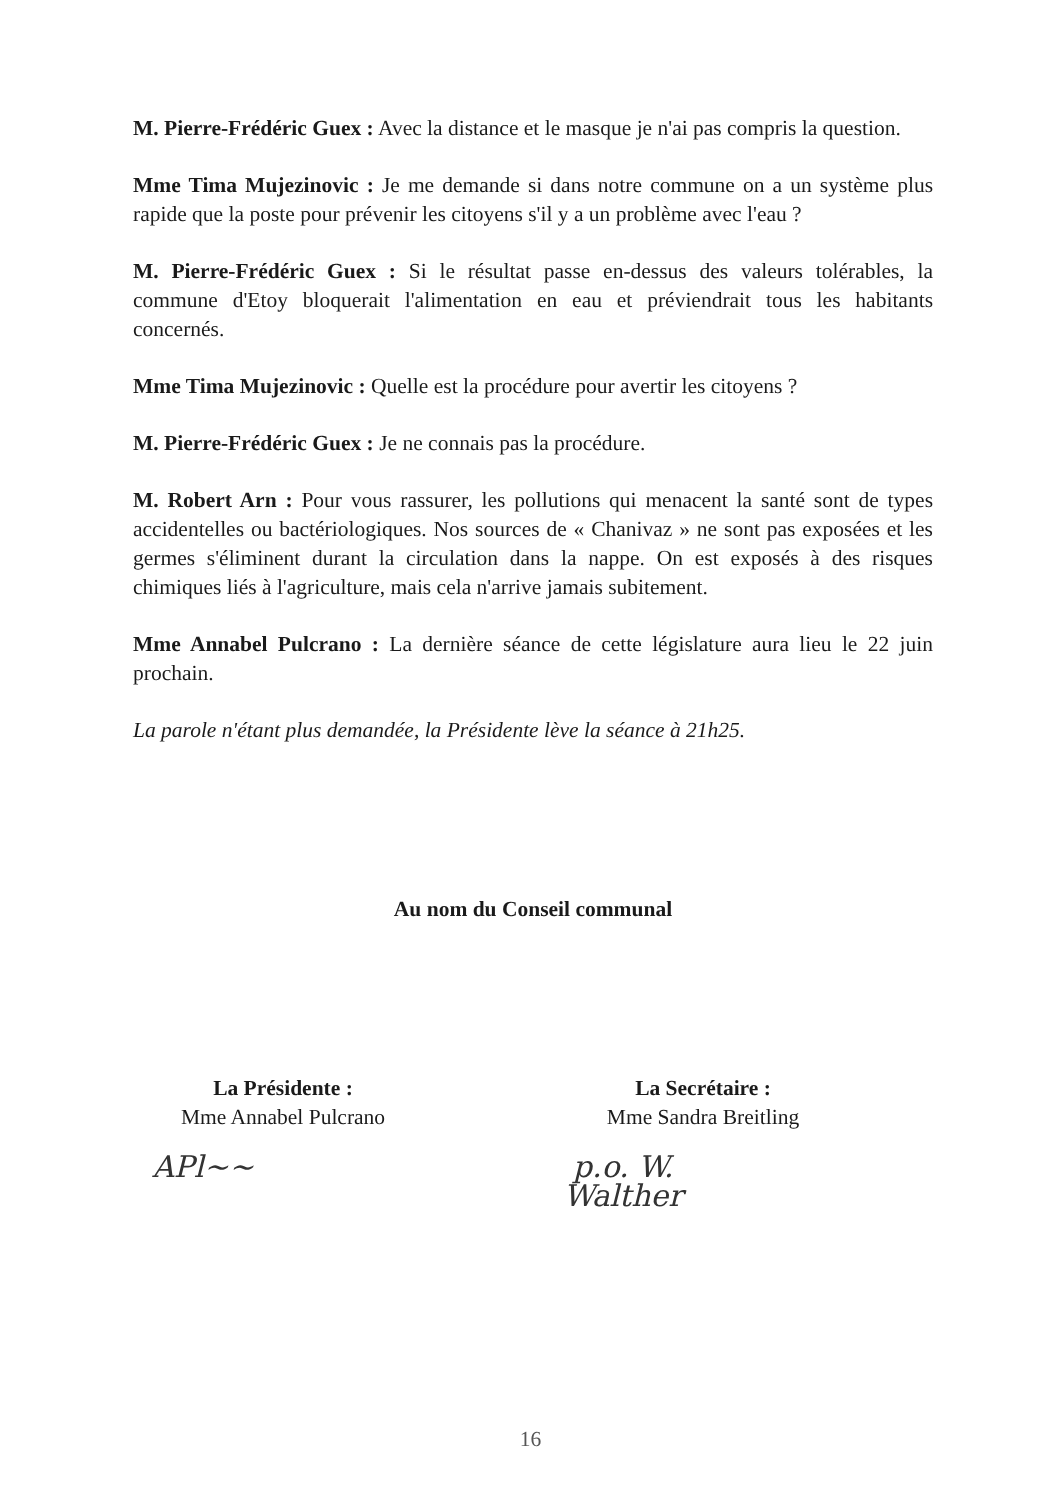M. Pierre-Frédéric Guex : Avec la distance et le masque je n'ai pas compris la question.
Mme Tima Mujezinovic : Je me demande si dans notre commune on a un système plus rapide que la poste pour prévenir les citoyens s'il y a un problème avec l'eau ?
M. Pierre-Frédéric Guex : Si le résultat passe en-dessus des valeurs tolérables, la commune d'Etoy bloquerait l'alimentation en eau et préviendrait tous les habitants concernés.
Mme Tima Mujezinovic : Quelle est la procédure pour avertir les citoyens ?
M. Pierre-Frédéric Guex : Je ne connais pas la procédure.
M. Robert Arn : Pour vous rassurer, les pollutions qui menacent la santé sont de types accidentelles ou bactériologiques. Nos sources de « Chanivaz » ne sont pas exposées et les germes s'éliminent durant la circulation dans la nappe. On est exposés à des risques chimiques liés à l'agriculture, mais cela n'arrive jamais subitement.
Mme Annabel Pulcrano : La dernière séance de cette législature aura lieu le 22 juin prochain.
La parole n'étant plus demandée, la Présidente lève la séance à 21h25.
Au nom du Conseil communal
La Présidente :
Mme Annabel Pulcrano
APl~~
La Secrétaire :
Mme Sandra Breitling
p.o. W. Walther
16